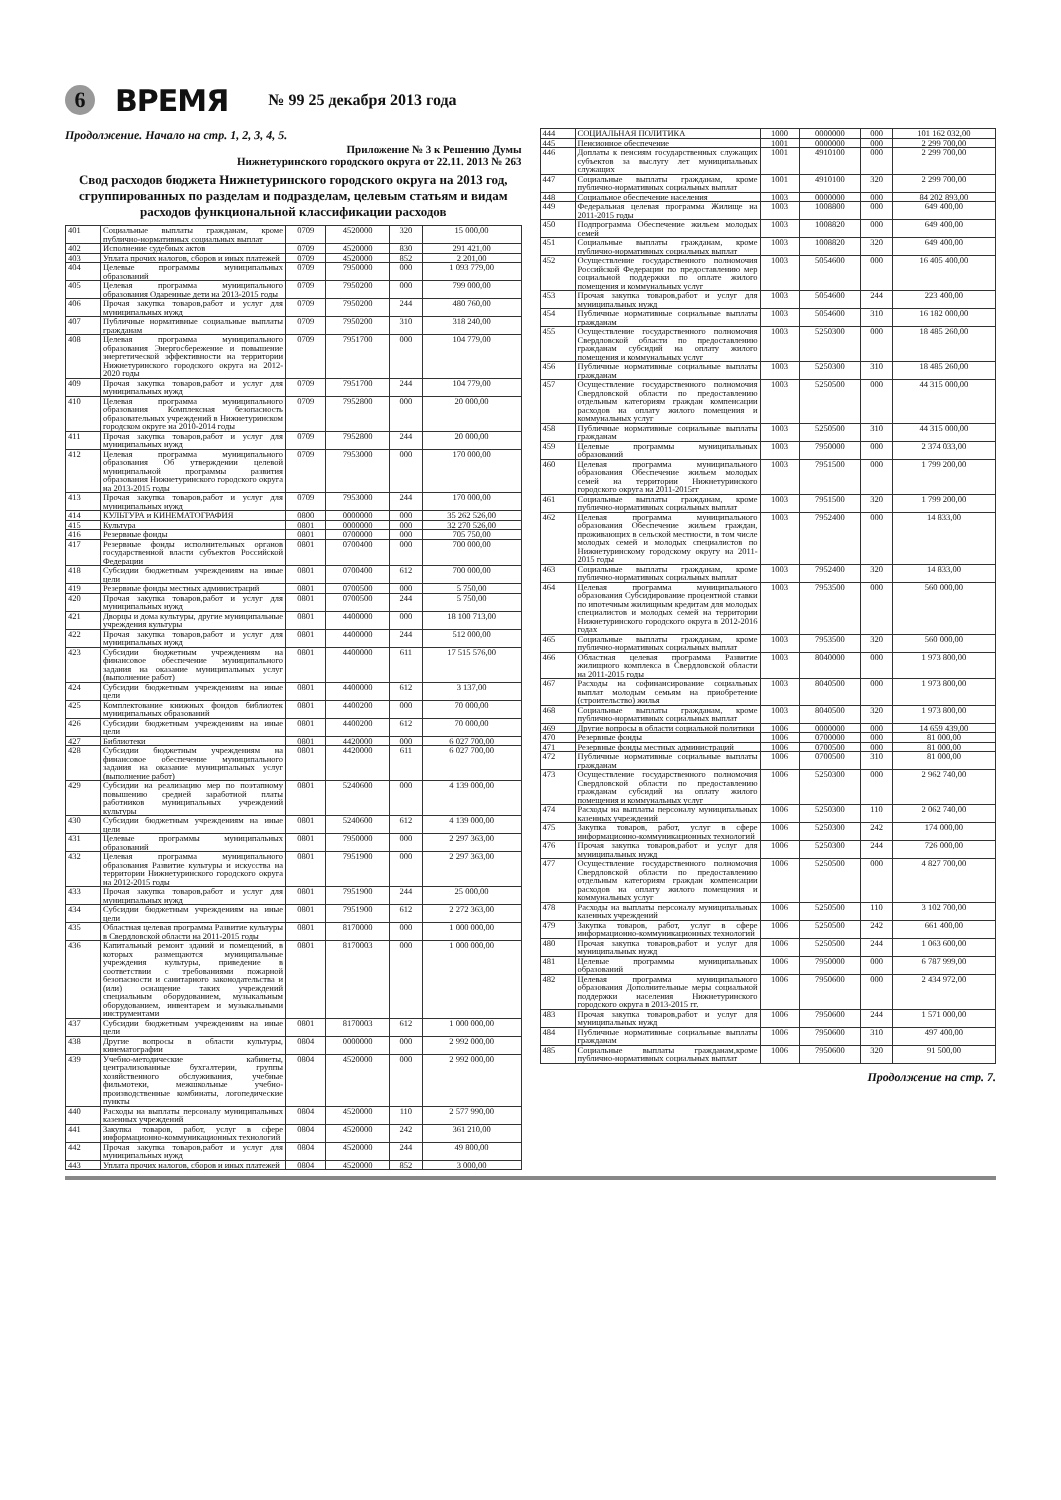6
ВРЕМЯ
№ 99 25 декабря 2013 года
Продолжение. Начало на стр. 1, 2, 3, 4, 5.
Приложение № 3 к Решению Думы
Нижнетуринского городского округа от 22.11. 2013 № 263
Свод расходов бюджета Нижнетуринского городского округа на 2013 год, сгруппированных по разделам и подразделам, целевым статьям и видам расходов функциональной классификации расходов
| 401 | Социальные выплаты гражданам, кроме публично-нормативных социальных выплат | 0709 | 4520000 | 320 | 15 000,00 |
| 402 | Исполнение судебных актов | 0709 | 4520000 | 830 | 291 421,00 |
| 403 | Уплата прочих налогов, сборов и иных платежей | 0709 | 4520000 | 852 | 2 201,00 |
| 404 | Целевые программы муниципальных образований | 0709 | 7950000 | 000 | 1 093 779,00 |
| 405 | Целевая программа муниципального образования Одаренные дети на 2013-2015 годы | 0709 | 7950200 | 000 | 799 000,00 |
| 406 | Прочая закупка товаров,работ и услуг для муниципальных нужд | 0709 | 7950200 | 244 | 480 760,00 |
| 407 | Публичные нормативные социальные выплаты гражданам | 0709 | 7950200 | 310 | 318 240,00 |
| 408 | Целевая программа муниципального образования Энергосбережение и повышение энергетической эффективности на территории Нижнетуринского городского округа на 2012-2020 годы | 0709 | 7951700 | 000 | 104 779,00 |
| 409 | Прочая закупка товаров,работ и услуг для муниципальных нужд | 0709 | 7951700 | 244 | 104 779,00 |
| 410 | Целевая программа муниципального образования Комплексная безопасность образовательных учреждений в Нижнетуринском городском округе на 2010-2014 годы | 0709 | 7952800 | 000 | 20 000,00 |
| 411 | Прочая закупка товаров,работ и услуг для муниципальных нужд | 0709 | 7952800 | 244 | 20 000,00 |
| 412 | Целевая программа муниципального образования Об утверждении целевой муниципальной программы развития образования Нижнетуринского городского округа на 2013-2015 годы | 0709 | 7953000 | 000 | 170 000,00 |
| 413 | Прочая закупка товаров,работ и услуг для муниципальных нужд | 0709 | 7953000 | 244 | 170 000,00 |
| 414 | КУЛЬТУРА и КИНЕМАТОГРАФИЯ | 0800 | 0000000 | 000 | 35 262 526,00 |
| 415 | Культура | 0801 | 0000000 | 000 | 32 270 526,00 |
| 416 | Резервные фонды | 0801 | 0700000 | 000 | 705 750,00 |
| 417 | Резервные фонды исполнительных органов государственной власти субъектов Российской Федерации | 0801 | 0700400 | 000 | 700 000,00 |
| 418 | Субсидии бюджетным учреждениям на иные цели | 0801 | 0700400 | 612 | 700 000,00 |
| 419 | Резервные фонды местных администраций | 0801 | 0700500 | 000 | 5 750,00 |
| 420 | Прочая закупка товаров,работ и услуг для муниципальных нужд | 0801 | 0700500 | 244 | 5 750,00 |
| 421 | Дворцы и дома культуры, другие муниципальные учреждения культуры | 0801 | 4400000 | 000 | 18 100 713,00 |
| 422 | Прочая закупка товаров,работ и услуг для муниципальных нужд | 0801 | 4400000 | 244 | 512 000,00 |
| 423 | Субсидии бюджетным учреждениям на финансовое обеспечение муниципального задания на оказание муниципальных услуг (выполнение работ) | 0801 | 4400000 | 611 | 17 515 576,00 |
| 424 | Субсидии бюджетным учреждениям на иные цели | 0801 | 4400000 | 612 | 3 137,00 |
| 425 | Комплектование книжных фондов библиотек муниципальных образований | 0801 | 4400200 | 000 | 70 000,00 |
| 426 | Субсидии бюджетным учреждениям на иные цели | 0801 | 4400200 | 612 | 70 000,00 |
| 427 | Библиотеки | 0801 | 4420000 | 000 | 6 027 700,00 |
| 428 | Субсидии бюджетным учреждениям на финансовое обеспечение муниципального задания на оказание муниципальных услуг (выполнение работ) | 0801 | 4420000 | 611 | 6 027 700,00 |
| 429 | Субсидии на реализацию мер по поэтапному повышению средней заработной платы работников муниципальных учреждений культуры | 0801 | 5240600 | 000 | 4 139 000,00 |
| 430 | Субсидии бюджетным учреждениям на иные цели | 0801 | 5240600 | 612 | 4 139 000,00 |
| 431 | Целевые программы муниципальных образований | 0801 | 7950000 | 000 | 2 297 363,00 |
| 432 | Целевая программа муниципального образования Развитие культуры и искусства на территории Нижнетуринского городского округа на 2012-2015 годы | 0801 | 7951900 | 000 | 2 297 363,00 |
| 433 | Прочая закупка товаров,работ и услуг для муниципальных нужд | 0801 | 7951900 | 244 | 25 000,00 |
| 434 | Субсидии бюджетным учреждениям на иные цели | 0801 | 7951900 | 612 | 2 272 363,00 |
| 435 | Областная целевая программа Развитие культуры в Свердловской области на 2011-2015 годы | 0801 | 8170000 | 000 | 1 000 000,00 |
| 436 | Капитальный ремонт зданий и помещений, в которых размещаются муниципальные учреждения культуры, приведение в соответствии с требованиями пожарной безопасности и санитарного законодательства и (или) оснащение таких учреждений специальным оборудованием, музыкальным оборудованием, инвентарем и музыкальными инструментами | 0801 | 8170003 | 000 | 1 000 000,00 |
| 437 | Субсидии бюджетным учреждениям на иные цели | 0801 | 8170003 | 612 | 1 000 000,00 |
| 438 | Другие вопросы в области культуры, кинематографии | 0804 | 0000000 | 000 | 2 992 000,00 |
| 439 | Учебно-методические кабинеты, централизованные бухгалтерии, группы хозяйственного обслуживания, учебные фильмотеки, межшкольные учебно-производственные комбинаты, логопедические пункты | 0804 | 4520000 | 000 | 2 992 000,00 |
| 440 | Расходы на выплаты персоналу муниципальных казенных учреждений | 0804 | 4520000 | 110 | 2 577 990,00 |
| 441 | Закупка товаров, работ, услуг в сфере информационно-коммуникационных технологий | 0804 | 4520000 | 242 | 361 210,00 |
| 442 | Прочая закупка товаров,работ и услуг для муниципальных нужд | 0804 | 4520000 | 244 | 49 800,00 |
| 443 | Уплата прочих налогов, сборов и иных платежей | 0804 | 4520000 | 852 | 3 000,00 |
| 444 | СОЦИАЛЬНАЯ ПОЛИТИКА | 1000 | 0000000 | 000 | 101 162 032,00 |
| 445 | Пенсионное обеспечение | 1001 | 0000000 | 000 | 2 299 700,00 |
| 446 | Доплаты к пенсиям государственных служащих субъектов за выслугу лет муниципальных служащих | 1001 | 4910100 | 000 | 2 299 700,00 |
| 447 | Социальные выплаты гражданам, кроме публично-нормативных социальных выплат | 1001 | 4910100 | 320 | 2 299 700,00 |
| 448 | Социальное обеспечение населения | 1003 | 0000000 | 000 | 84 202 893,00 |
| 449 | Федеральная целевая программа Жилище на 2011-2015 годы | 1003 | 1008800 | 000 | 649 400,00 |
| 450 | Подпрограмма Обеспечение жильем молодых семей | 1003 | 1008820 | 000 | 649 400,00 |
| 451 | Социальные выплаты гражданам, кроме публично-нормативных социальных выплат | 1003 | 1008820 | 320 | 649 400,00 |
| 452 | Осуществление государственного полномочия Российской Федерации по предоставлению мер социальной поддержки по оплате жилого помещения и коммунальных услуг | 1003 | 5054600 | 000 | 16 405 400,00 |
| 453 | Прочая закупка товаров,работ и услуг для муниципальных нужд | 1003 | 5054600 | 244 | 223 400,00 |
| 454 | Публичные нормативные социальные выплаты гражданам | 1003 | 5054600 | 310 | 16 182 000,00 |
| 455 | Осуществление государственного полномочия Свердловской области по предоставлению гражданам субсидий на оплату жилого помещения и коммунальных услуг | 1003 | 5250300 | 000 | 18 485 260,00 |
| 456 | Публичные нормативные социальные выплаты гражданам | 1003 | 5250300 | 310 | 18 485 260,00 |
| 457 | Осуществление государственного полномочия Свердловской области по предоставлению отдельным категориям граждан компенсации расходов на оплату жилого помещения и коммунальных услуг | 1003 | 5250500 | 000 | 44 315 000,00 |
| 458 | Публичные нормативные социальные выплаты гражданам | 1003 | 5250500 | 310 | 44 315 000,00 |
| 459 | Целевые программы муниципальных образований | 1003 | 7950000 | 000 | 2 374 033,00 |
| 460 | Целевая программа муниципального образования Обеспечение жильем молодых семей на территории Нижнетуринского городского округа на 2011-2015гг | 1003 | 7951500 | 000 | 1 799 200,00 |
| 461 | Социальные выплаты гражданам, кроме публично-нормативных социальных выплат | 1003 | 7951500 | 320 | 1 799 200,00 |
| 462 | Целевая программа муниципального образования Обеспечение жильем граждан, проживающих в сельской местности, в том числе молодых семей и молодых специалистов по Нижнетуринскому городскому округу на 2011-2015 годы | 1003 | 7952400 | 000 | 14 833,00 |
| 463 | Социальные выплаты гражданам, кроме публично-нормативных социальных выплат | 1003 | 7952400 | 320 | 14 833,00 |
| 464 | Целевая программа муниципального образования Субсидирование процентной ставки по ипотечным жилищным кредитам для молодых специалистов и молодых семей на территории Нижнетуринского городского округа в 2012-2016 годах | 1003 | 7953500 | 000 | 560 000,00 |
| 465 | Социальные выплаты гражданам, кроме публично-нормативных социальных выплат | 1003 | 7953500 | 320 | 560 000,00 |
| 466 | Областная целевая программа Развитие жилищного комплекса в Свердловской области на 2011-2015 годы | 1003 | 8040000 | 000 | 1 973 800,00 |
| 467 | Расходы на софинансирование социальных выплат молодым семьям на приобретение (строительство) жилья | 1003 | 8040500 | 000 | 1 973 800,00 |
| 468 | Социальные выплаты гражданам, кроме публично-нормативных социальных выплат | 1003 | 8040500 | 320 | 1 973 800,00 |
| 469 | Другие вопросы в области социальной политики | 1006 | 0000000 | 000 | 14 659 439,00 |
| 470 | Резервные фонды | 1006 | 0700000 | 000 | 81 000,00 |
| 471 | Резервные фонды местных администраций | 1006 | 0700500 | 000 | 81 000,00 |
| 472 | Публичные нормативные социальные выплаты гражданам | 1006 | 0700500 | 310 | 81 000,00 |
| 473 | Осуществление государственного полномочия Свердловской области по предоставлению гражданам субсидий на оплату жилого помещения и коммунальных услуг | 1006 | 5250300 | 000 | 2 962 740,00 |
| 474 | Расходы на выплаты персоналу муниципальных казенных учреждений | 1006 | 5250300 | 110 | 2 062 740,00 |
| 475 | Закупка товаров, работ, услуг в сфере информационно-коммуникационных технологий | 1006 | 5250300 | 242 | 174 000,00 |
| 476 | Прочая закупка товаров,работ и услуг для муниципальных нужд | 1006 | 5250300 | 244 | 726 000,00 |
| 477 | Осуществление государственного полномочия Свердловской области по предоставлению отдельным категориям граждан компенсации расходов на оплату жилого помещения и коммунальных услуг | 1006 | 5250500 | 000 | 4 827 700,00 |
| 478 | Расходы на выплаты персоналу муниципальных казенных учреждений | 1006 | 5250500 | 110 | 3 102 700,00 |
| 479 | Закупка товаров, работ, услуг в сфере информационно-коммуникационных технологий | 1006 | 5250500 | 242 | 661 400,00 |
| 480 | Прочая закупка товаров,работ и услуг для муниципальных нужд | 1006 | 5250500 | 244 | 1 063 600,00 |
| 481 | Целевые программы муниципальных образований | 1006 | 7950000 | 000 | 6 787 999,00 |
| 482 | Целевая программа муниципального образования Дополнительные меры социальной поддержки населения Нижнетуринского городского округа в 2013-2015 гг. | 1006 | 7950600 | 000 | 2 434 972,00 |
| 483 | Прочая закупка товаров,работ и услуг для муниципальных нужд | 1006 | 7950600 | 244 | 1 571 000,00 |
| 484 | Публичные нормативные социальные выплаты гражданам | 1006 | 7950600 | 310 | 497 400,00 |
| 485 | Социальные выплаты гражданам,кроме публично-нормативных социальных выплат | 1006 | 7950600 | 320 | 91 500,00 |
Продолжение на стр. 7.